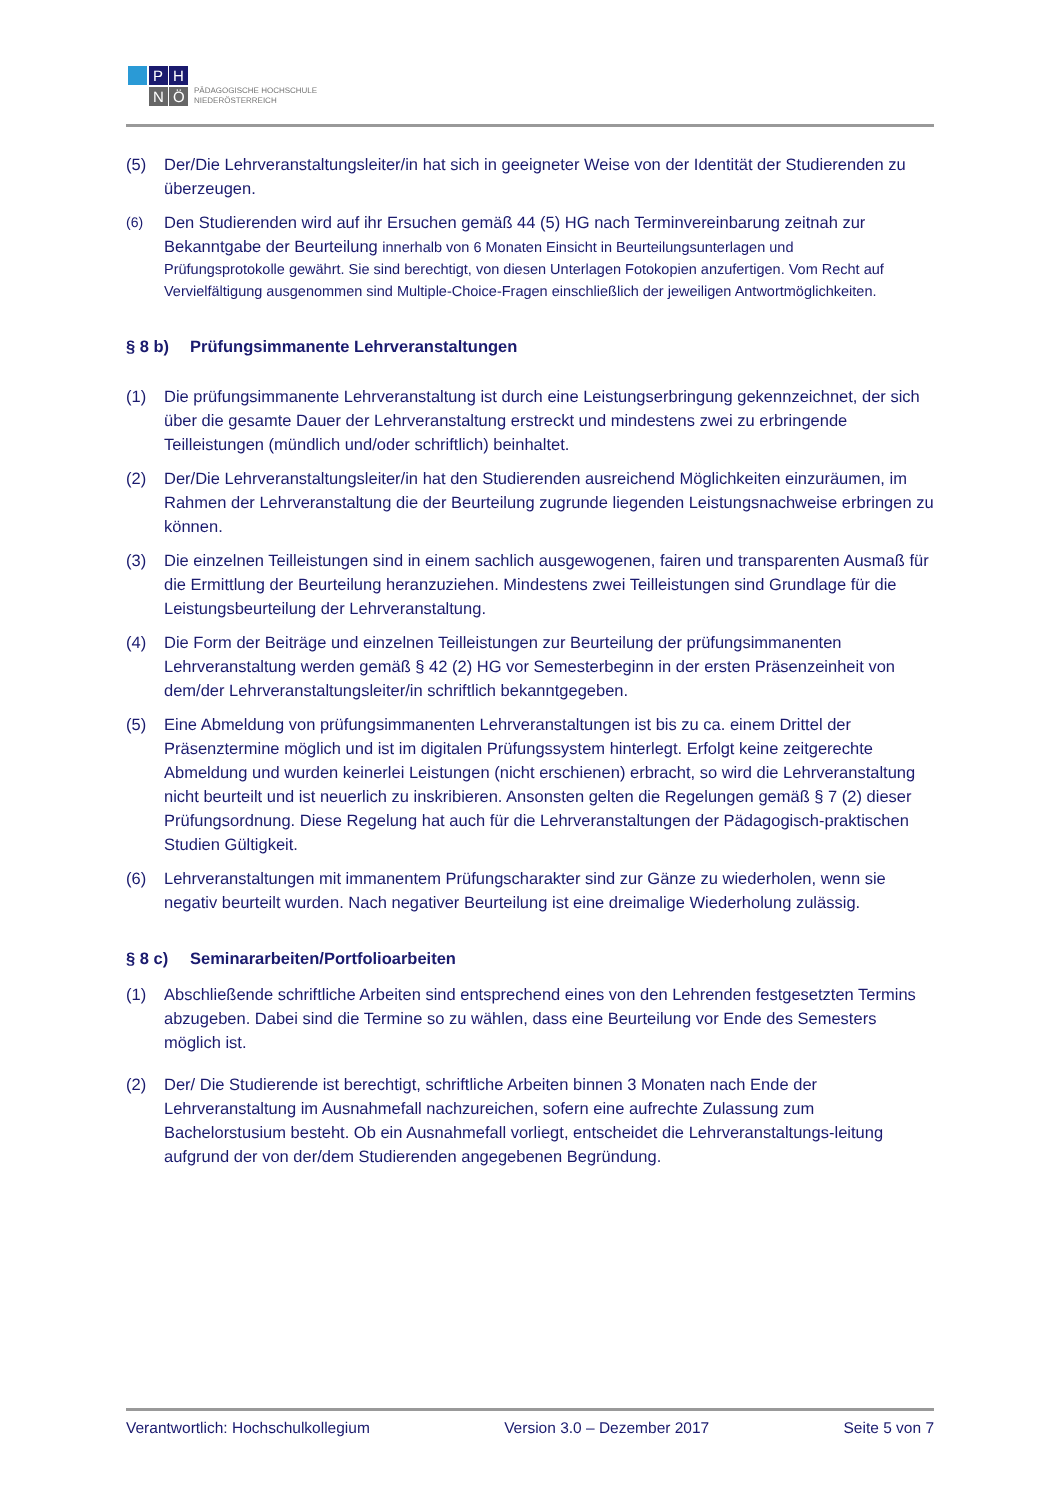P
H
N
Ö
PÄDAGOGISCHE HOCHSCHULE
NIEDERÖSTERREICH
(5) Der/Die Lehrveranstaltungsleiter/in hat sich in geeigneter Weise von der Identität der Studierenden zu überzeugen.
(6)
Den Studierenden wird auf ihr Ersuchen gemäß 44 (5) HG nach Terminvereinbarung zeitnah zur Bekanntgabe der Beurteilung innerhalb von 6 Monaten Einsicht in Beurteilungsunterlagen und
Prüfungsprotokolle gewährt. Sie sind berechtigt, von diesen Unterlagen Fotokopien anzufertigen. Vom Recht auf Vervielfältigung ausgenommen sind Multiple-Choice-Fragen einschließlich der jeweiligen Antwortmöglichkeiten.
§ 8 b) Prüfungsimmanente Lehrveranstaltungen
(1) Die prüfungsimmanente Lehrveranstaltung ist durch eine Leistungserbringung gekennzeichnet, der sich über die gesamte Dauer der Lehrveranstaltung erstreckt und mindestens zwei zu erbringende Teilleistungen (mündlich und/oder schriftlich) beinhaltet.
(2) Der/Die Lehrveranstaltungsleiter/in hat den Studierenden ausreichend Möglichkeiten einzuräumen, im Rahmen der Lehrveranstaltung die der Beurteilung zugrunde liegenden Leistungsnachweise erbringen zu können.
(3) Die einzelnen Teilleistungen sind in einem sachlich ausgewogenen, fairen und transparenten Ausmaß für die Ermittlung der Beurteilung heranzuziehen. Mindestens zwei Teilleistungen sind Grundlage für die Leistungsbeurteilung der Lehrveranstaltung.
(4) Die Form der Beiträge und einzelnen Teilleistungen zur Beurteilung der prüfungsimmanenten Lehrveranstaltung werden gemäß § 42 (2) HG vor Semesterbeginn in der ersten Präsenzeinheit von dem/der Lehrveranstaltungsleiter/in schriftlich bekanntgegeben.
(5) Eine Abmeldung von prüfungsimmanenten Lehrveranstaltungen ist bis zu ca. einem Drittel der Präsenztermine möglich und ist im digitalen Prüfungssystem hinterlegt. Erfolgt keine zeitgerechte Abmeldung und wurden keinerlei Leistungen (nicht erschienen) erbracht, so wird die Lehrveranstaltung nicht beurteilt und ist neuerlich zu inskribieren. Ansonsten gelten die Regelungen gemäß § 7 (2) dieser Prüfungsordnung. Diese Regelung hat auch für die Lehrveranstaltungen der Pädagogisch-praktischen Studien Gültigkeit.
(6) Lehrveranstaltungen mit immanentem Prüfungscharakter sind zur Gänze zu wiederholen, wenn sie negativ beurteilt wurden. Nach negativer Beurteilung ist eine dreimalige Wiederholung zulässig.
§ 8 c) Seminararbeiten/Portfolioarbeiten
(1) Abschließende schriftliche Arbeiten sind entsprechend eines von den Lehrenden festgesetzten Termins abzugeben. Dabei sind die Termine so zu wählen, dass eine Beurteilung vor Ende des Semesters möglich ist.
(2) Der/ Die Studierende ist berechtigt, schriftliche Arbeiten binnen 3 Monaten nach Ende der Lehrveranstaltung im Ausnahmefall nachzureichen, sofern eine aufrechte Zulassung zum Bachelorstusium besteht. Ob ein Ausnahmefall vorliegt, entscheidet die Lehrveranstaltungs-leitung aufgrund der von der/dem Studierenden angegebenen Begründung.
Verantwortlich: Hochschulkollegium Version 3.0 – Dezember 2017 Seite 5 von 7